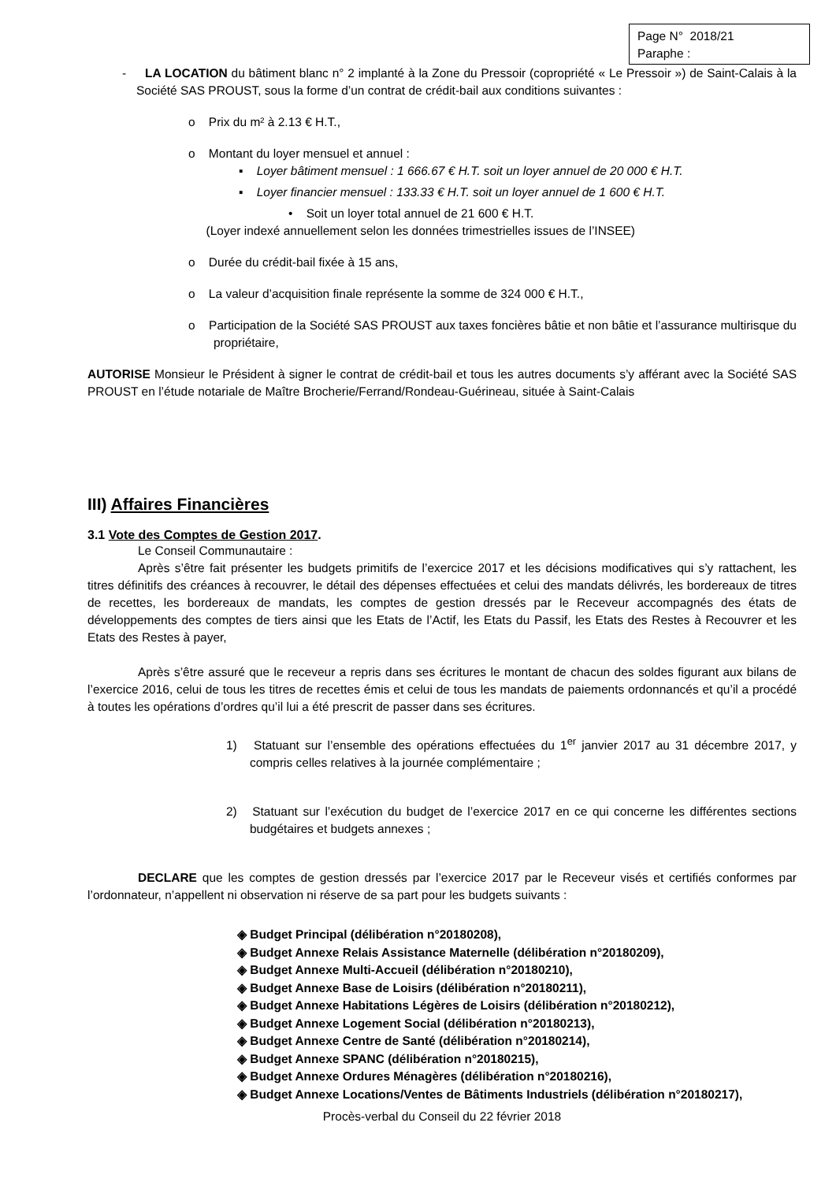Page N° 2018/21
Paraphe :
- LA LOCATION du bâtiment blanc n° 2 implanté à la Zone du Pressoir (copropriété « Le Pressoir ») de Saint-Calais à la Société SAS PROUST, sous la forme d’un contrat de crédit-bail aux conditions suivantes :
o Prix du m² à 2.13 € H.T.,
o Montant du loyer mensuel et annuel :
▪ Loyer bâtiment mensuel : 1 666.67 € H.T. soit un loyer annuel de 20 000 € H.T.
▪ Loyer financier mensuel : 133.33 € H.T. soit un loyer annuel de 1 600 € H.T.
• Soit un loyer total annuel de 21 600 € H.T.
(Loyer indexé annuellement selon les données trimestrielles issues de l’INSEE)
o Durée du crédit-bail fixée à 15 ans,
o La valeur d’acquisition finale représente la somme de 324 000 € H.T.,
o Participation de la Société SAS PROUST aux taxes foncières bâtie et non bâtie et l’assurance multirisque du propriétaire,
AUTORISE Monsieur le Président à signer le contrat de crédit-bail et tous les autres documents s’y afférant avec la Société SAS PROUST en l’étude notariale de Maître Brocherie/Ferrand/Rondeau-Guérineau, située à Saint-Calais
III) Affaires Financières
3.1 Vote des Comptes de Gestion 2017.
Le Conseil Communautaire :
Après s’être fait présenter les budgets primitifs de l’exercice 2017 et les décisions modificatives qui s’y rattachent, les titres définitifs des créances à recouvrer, le détail des dépenses effectuées et celui des mandats délivrés, les bordereaux de titres de recettes, les bordereaux de mandats, les comptes de gestion dressés par le Receveur accompagnés des états de développements des comptes de tiers ainsi que les Etats de l’Actif, les Etats du Passif, les Etats des Restes à Recouvrer et les Etats des Restes à payer,
Après s’être assuré que le receveur a repris dans ses écritures le montant de chacun des soldes figurant aux bilans de l’exercice 2016, celui de tous les titres de recettes émis et celui de tous les mandats de paiements ordonnancés et qu’il a procédé à toutes les opérations d’ordres qu’il lui a été prescrit de passer dans ses écritures.
1) Statuant sur l’ensemble des opérations effectuées du 1<sup>er</sup> janvier 2017 au 31 décembre 2017, y compris celles relatives à la journée complémentaire ;
2) Statuant sur l’exécution du budget de l’exercice 2017 en ce qui concerne les différentes sections budgétaires et budgets annexes ;
DECLARE que les comptes de gestion dressés par l’exercice 2017 par le Receveur visés et certifiés conformes par l’ordonnateur, n’appellent ni observation ni réserve de sa part pour les budgets suivants :
◈ Budget Principal (délibération n°20180208),
◈ Budget Annexe Relais Assistance Maternelle (délibération n°20180209),
◈ Budget Annexe Multi-Accueil (délibération n°20180210),
◈ Budget Annexe Base de Loisirs (délibération n°20180211),
◈ Budget Annexe Habitations Légères de Loisirs (délibération n°20180212),
◈ Budget Annexe Logement Social (délibération n°20180213),
◈ Budget Annexe Centre de Santé (délibération n°20180214),
◈ Budget Annexe SPANC (délibération n°20180215),
◈ Budget Annexe Ordures Ménagères (délibération n°20180216),
◈ Budget Annexe Locations/Ventes de Bâtiments Industriels (délibération n°20180217),
Procès-verbal du Conseil du 22 février 2018